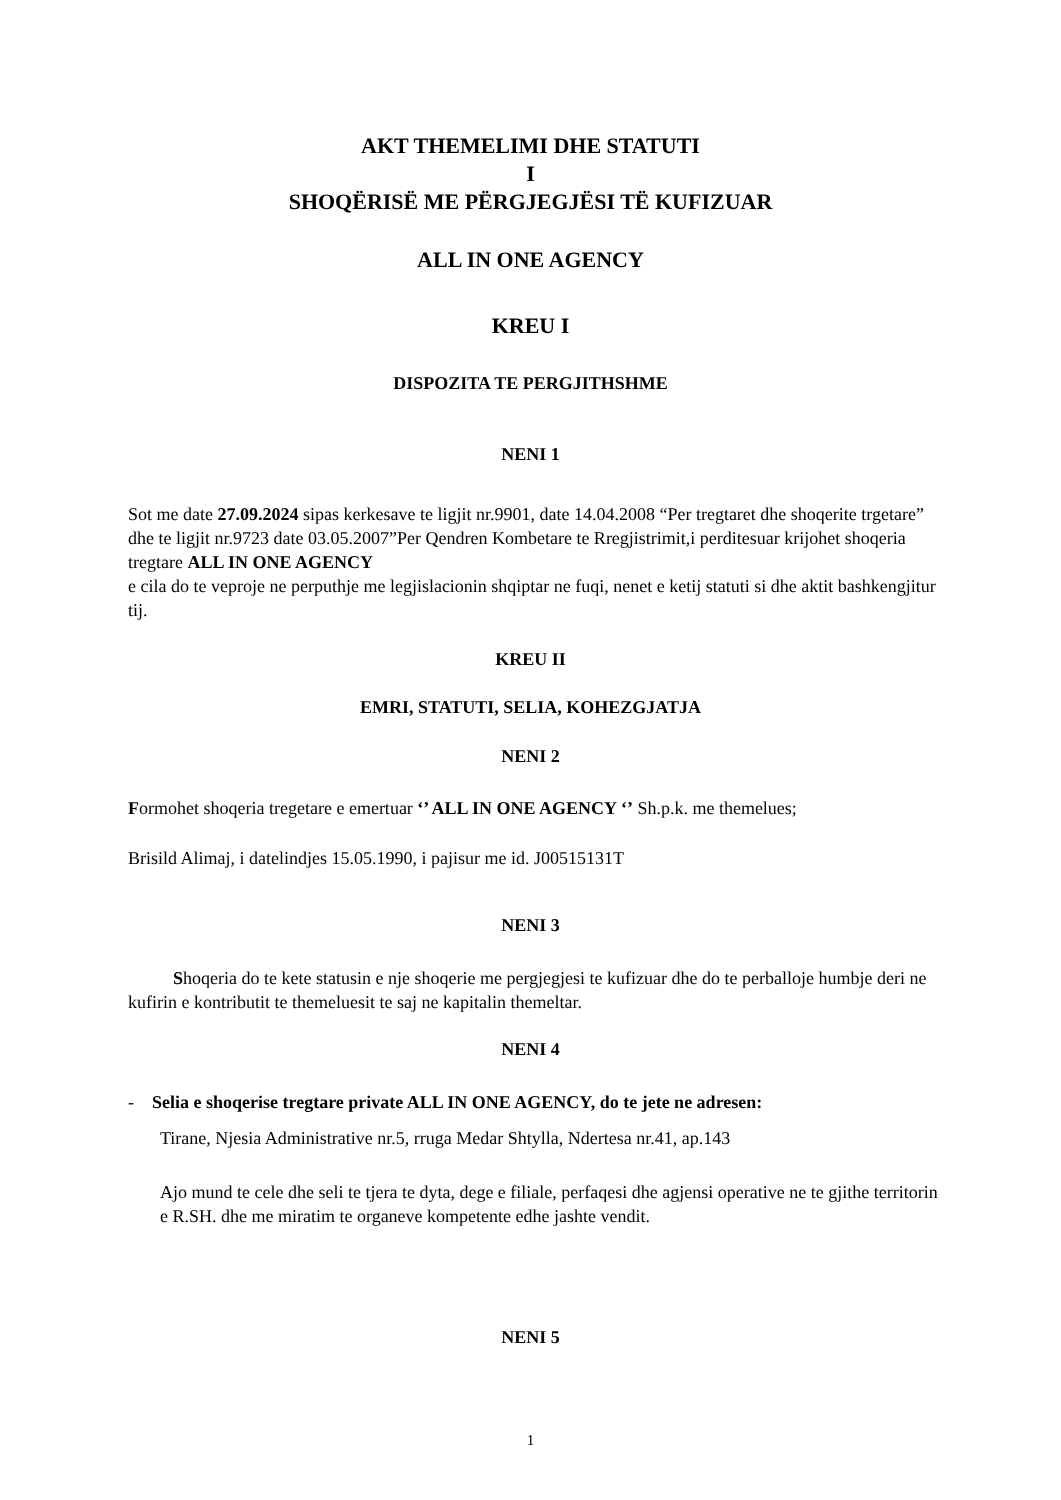AKT THEMELIMI DHE STATUTI
I
SHOQËRISË ME PËRGJEGJËSI TË KUFIZUAR
ALL IN ONE AGENCY
KREU I
DISPOZITA TE PERGJITHSHME
NENI 1
Sot me date 27.09.2024 sipas kerkesave te ligjit nr.9901, date 14.04.2008 “Per tregtaret dhe shoqerite trgetare” dhe te ligjit nr.9723 date 03.05.2007”Per Qendren Kombetare te Rregjistrimit,i perditesuar krijohet shoqeria tregtare ALL IN ONE AGENCY
e cila do te veproje ne perputhje me legjislacionin shqiptar ne fuqi, nenet e ketij statuti si dhe aktit bashkengjitur tij.
KREU II
EMRI, STATUTI, SELIA, KOHEZGJATJA
NENI 2
Formohet shoqeria tregetare e emertuar ‘’ ALL IN ONE AGENCY ‘’ Sh.p.k. me themelues;
Brisild Alimaj, i datelindjes 15.05.1990, i pajisur me id. J00515131T
NENI 3
Shoqeria do te kete statusin e nje shoqerie me pergjegjesi te kufizuar dhe do te perballoje humbje deri ne kufirin e kontributit te themeluesit te saj ne kapitalin themeltar.
NENI 4
- Selia e shoqerise tregtare private ALL IN ONE AGENCY, do te jete ne adresen:
Tirane, Njesia Administrative nr.5, rruga Medar Shtylla, Ndertesa nr.41, ap.143
Ajo mund te cele dhe seli te tjera te dyta, dege e filiale, perfaqesi dhe agjensi operative ne te gjithe territorin e R.SH. dhe me miratim te organeve kompetente edhe jashte vendit.
NENI 5
1